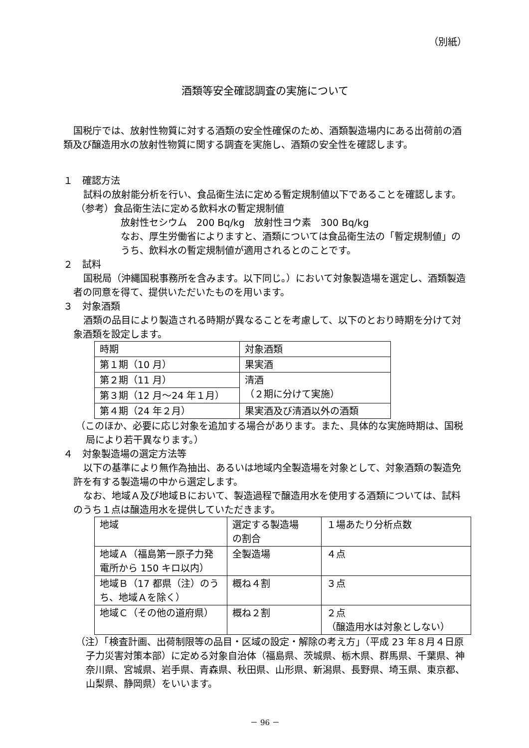（別紙）
酒類等安全確認調査の実施について
国税庁では、放射性物質に対する酒類の安全性確保のため、酒類製造場内にある出荷前の酒類及び醸造用水の放射性物質に関する調査を実施し、酒類の安全性を確認します。
１　確認方法
試料の放射能分析を行い、食品衛生法に定める暫定規制値以下であることを確認します。
（参考）食品衛生法に定める飲料水の暫定規制値
放射性セシウム　200 Bq/kg　放射性ヨウ素　300 Bq/kg
なお、厚生労働省によりますと、酒類については食品衛生法の「暫定規制値」のうち、飲料水の暫定規制値が適用されるとのことです。
２　試料
国税局（沖縄国税事務所を含みます。以下同じ。）において対象製造場を選定し、酒類製造者の同意を得て、提供いただいたものを用います。
３　対象酒類
酒類の品目により製造される時期が異なることを考慮して、以下のとおり時期を分けて対象酒類を設定します。
| 時期 | 対象酒類 |
| 第１期（10 月） | 果実酒 |
| 第２期（11 月） | 清酒 （２期に分けて実施） |
| 第３期（12 月～24 年１月） | |
| 第４期（24 年２月） | 果実酒及び清酒以外の酒類 |
（このほか、必要に応じ対象を追加する場合があります。また、具体的な実施時期は、国税局により若干異なります。）
４　対象製造場の選定方法等
以下の基準により無作為抽出、あるいは地域内全製造場を対象として、対象酒類の製造免許を有する製造場の中から選定します。
なお、地域Ａ及び地域Ｂにおいて、製造過程で醸造用水を使用する酒類については、試料のうち１点は醸造用水を提供していただきます。
| 地域 | 選定する製造場 の割合 | １場あたり分析点数 |
| 地域Ａ（福島第一原子力発電所から 150 キロ以内） | 全製造場 | ４点 |
| 地域Ｂ（17 都県（注）のうち、地域Ａを除く） | 概ね４割 | ３点 |
| 地域Ｃ（その他の道府県） | 概ね２割 | ２点 （醸造用水は対象としない） |
（注）「検査計画、出荷制限等の品目・区域の設定・解除の考え方」（平成 23 年８月４日原子力災害対策本部）に定める対象自治体（福島県、茨城県、栃木県、群馬県、千葉県、神奈川県、宮城県、岩手県、青森県、秋田県、山形県、新潟県、長野県、埼玉県、東京都、山梨県、静岡県）をいいます。
－ 96 －